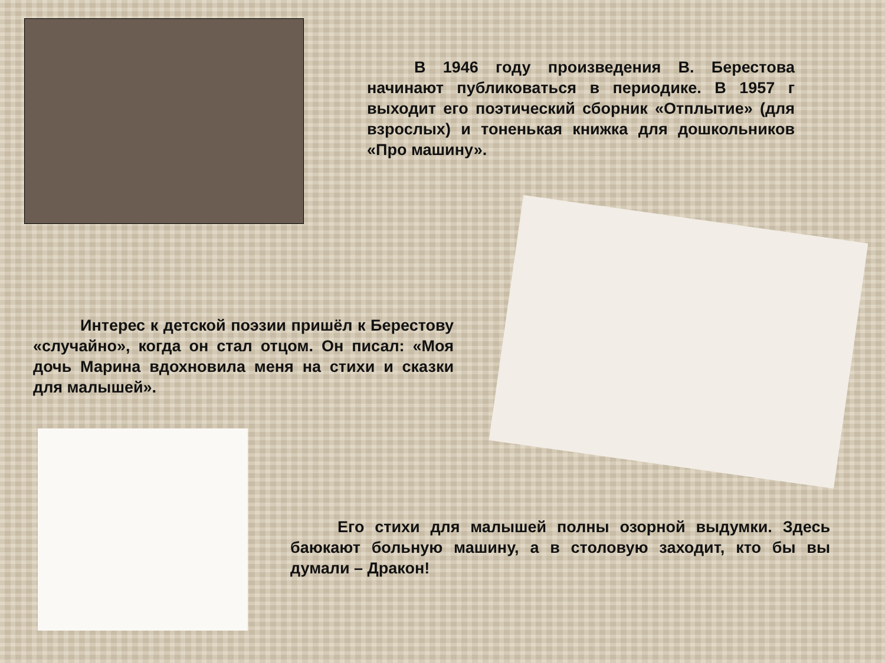В 1946 году произведения В. Берестова начинают публиковаться в периодике. В 1957 г выходит его поэтический сборник «Отплытие» (для взрослых) и тоненькая книжка для дошкольников «Про машину».
Интерес к детской поэзии пришёл к Берестову «случайно», когда он стал отцом. Он писал: «Моя дочь Марина вдохновила меня на стихи и сказки для малышей».
Его стихи для малышей полны озорной выдумки. Здесь баюкают больную машину, а в столовую заходит, кто бы вы думали – Дракон!